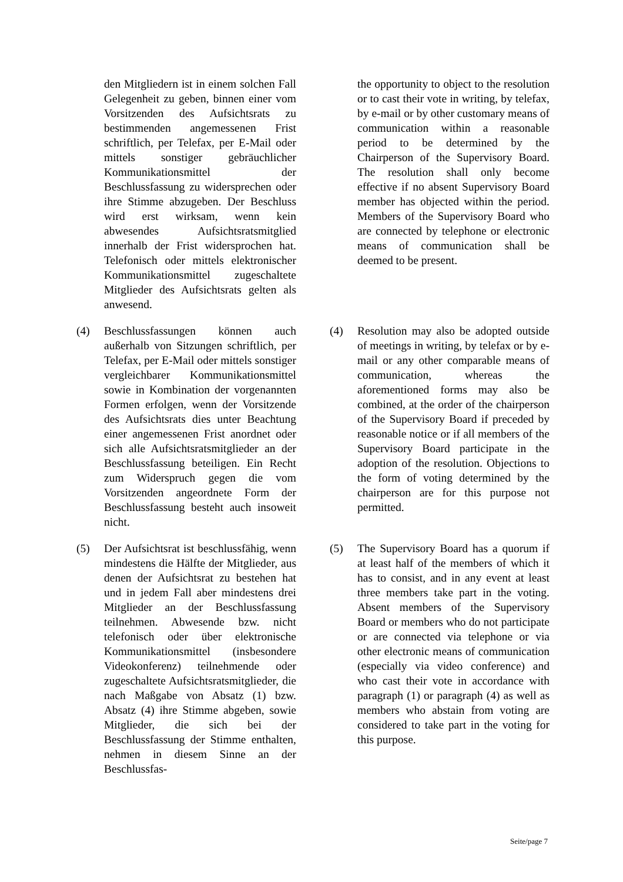| | den Mitgliedern ist in einem solchen Fall Gelegenheit zu geben, binnen einer vom Vorsitzenden des Aufsichtsrats zu bestimmenden angemessenen Frist schriftlich, per Telefax, per E-Mail oder mittels sonstiger gebräuchlicher Kommunikationsmittel der Beschlussfassung zu widersprechen oder ihre Stimme abzugeben. Der Beschluss wird erst wirksam, wenn kein abwesendes Aufsichtsratsmitglied innerhalb der Frist widersprochen hat. Telefonisch oder mittels elektronischer Kommunikationsmittel zugeschaltete Mitglieder des Aufsichtsrats gelten als anwesend. | | | the opportunity to object to the resolution or to cast their vote in writing, by telefax, by e-mail or by other customary means of communication within a reasonable period to be determined by the Chairperson of the Supervisory Board. The resolution shall only become effective if no absent Supervisory Board member has objected within the period. Members of the Supervisory Board who are connected by telephone or electronic means of communication shall be deemed to be present. |
| (4) | Beschlussfassungen können auch außerhalb von Sitzungen schriftlich, per Telefax, per E-Mail oder mittels sonstiger vergleichbarer Kommunikationsmittel sowie in Kombination der vorgenannten Formen erfolgen, wenn der Vorsitzende des Aufsichtsrats dies unter Beachtung einer angemessenen Frist anordnet oder sich alle Aufsichtsratsmitglieder an der Beschlussfassung beteiligen. Ein Recht zum Widerspruch gegen die vom Vorsitzenden angeordnete Form der Beschlussfassung besteht auch insoweit nicht. | | (4) | Resolution may also be adopted outside of meetings in writing, by telefax or by e-mail or any other comparable means of communication, whereas the aforementioned forms may also be combined, at the order of the chairperson of the Supervisory Board if preceded by reasonable notice or if all members of the Supervisory Board participate in the adoption of the resolution. Objections to the form of voting determined by the chairperson are for this purpose not permitted. |
| (5) | Der Aufsichtsrat ist beschlussfähig, wenn mindestens die Hälfte der Mitglieder, aus denen der Aufsichtsrat zu bestehen hat und in jedem Fall aber mindestens drei Mitglieder an der Beschlussfassung teilnehmen. Abwesende bzw. nicht telefonisch oder über elektronische Kommunikationsmittel (insbesondere Videokonferenz) teilnehmende oder zugeschaltete Aufsichtsratsmitglieder, die nach Maßgabe von Absatz (1) bzw. Absatz (4) ihre Stimme abgeben, sowie Mitglieder, die sich bei der Beschlussfassung der Stimme enthalten, nehmen in diesem Sinne an der Beschlussfas- | | (5) | The Supervisory Board has a quorum if at least half of the members of which it has to consist, and in any event at least three members take part in the voting. Absent members of the Supervisory Board or members who do not participate or are connected via telephone or via other electronic means of communication (especially via video conference) and who cast their vote in accordance with paragraph (1) or paragraph (4) as well as members who abstain from voting are considered to take part in the voting for this purpose. |
Seite/page 7